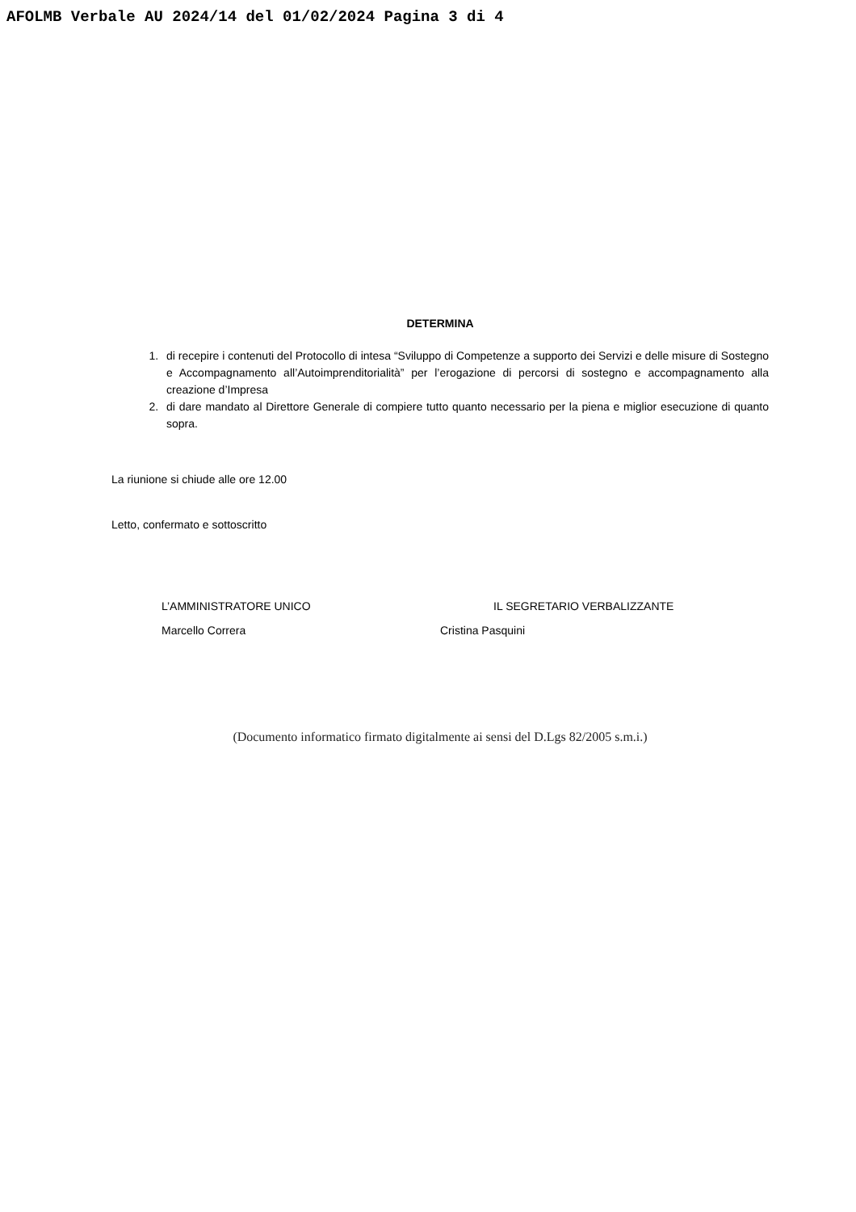AFOLMB Verbale AU 2024/14 del 01/02/2024 Pagina 3 di 4
DETERMINA
1. di recepire i contenuti del Protocollo di intesa “Sviluppo di Competenze a supporto dei Servizi e delle misure di Sostegno e Accompagnamento all’Autoimprenditorialità” per l’erogazione di percorsi di sostegno e accompagnamento alla creazione d’Impresa
2. di dare mandato al Direttore Generale di compiere tutto quanto necessario per la piena e miglior esecuzione di quanto sopra.
La riunione si chiude alle ore 12.00
Letto, confermato e sottoscritto
L’AMMINISTRATORE UNICO
Marcello Correra
IL SEGRETARIO VERBALIZZANTE
Cristina Pasquini
(Documento informatico firmato digitalmente ai sensi del D.Lgs 82/2005 s.m.i.)